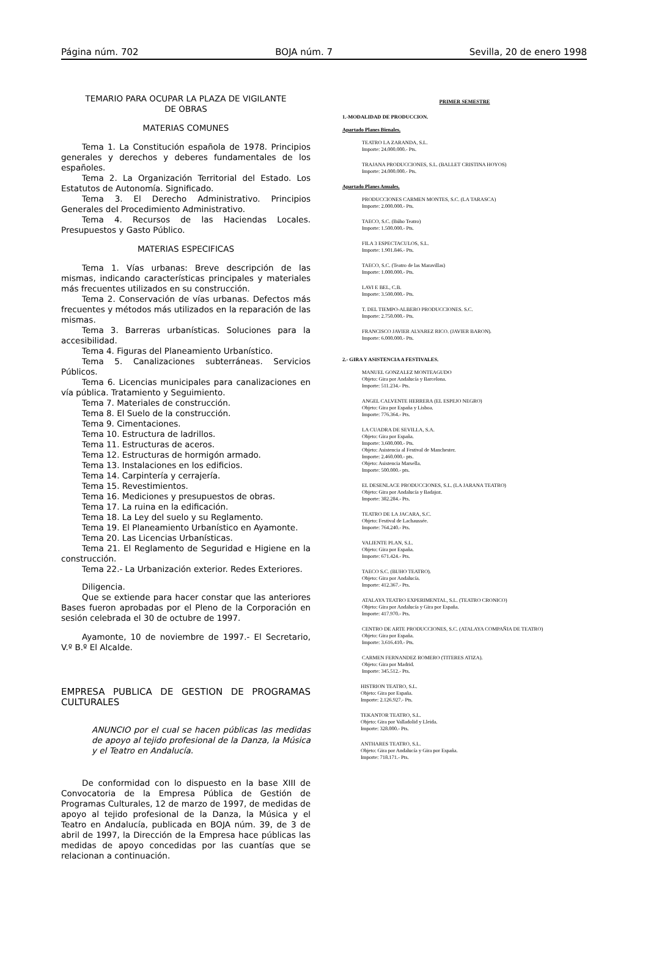Página núm. 702 BOJA núm. 7 Sevilla, 20 de enero 1998
TEMARIO PARA OCUPAR LA PLAZA DE VIGILANTE
DE OBRAS
MATERIAS COMUNES
Tema 1. La Constitución española de 1978. Principios generales y derechos y deberes fundamentales de los españoles.
Tema 2. La Organización Territorial del Estado. Los Estatutos de Autonomía. Significado.
Tema 3. El Derecho Administrativo. Principios Generales del Procedimiento Administrativo.
Tema 4. Recursos de las Haciendas Locales. Presupuestos y Gasto Público.
MATERIAS ESPECIFICAS
Tema 1. Vías urbanas: Breve descripción de las mismas, indicando características principales y materiales más frecuentes utilizados en su construcción.
Tema 2. Conservación de vías urbanas. Defectos más frecuentes y métodos más utilizados en la reparación de las mismas.
Tema 3. Barreras urbanísticas. Soluciones para la accesibilidad.
Tema 4. Figuras del Planeamiento Urbanístico.
Tema 5. Canalizaciones subterráneas. Servicios Públicos.
Tema 6. Licencias municipales para canalizaciones en vía pública. Tratamiento y Seguimiento.
Tema 7. Materiales de construcción.
Tema 8. El Suelo de la construcción.
Tema 9. Cimentaciones.
Tema 10. Estructura de ladrillos.
Tema 11. Estructuras de aceros.
Tema 12. Estructuras de hormigón armado.
Tema 13. Instalaciones en los edificios.
Tema 14. Carpintería y cerrajería.
Tema 15. Revestimientos.
Tema 16. Mediciones y presupuestos de obras.
Tema 17. La ruina en la edificación.
Tema 18. La Ley del suelo y su Reglamento.
Tema 19. El Planeamiento Urbanístico en Ayamonte.
Tema 20. Las Licencias Urbanísticas.
Tema 21. El Reglamento de Seguridad e Higiene en la construcción.
Tema 22.- La Urbanización exterior. Redes Exteriores.
Diligencia.
Que se extiende para hacer constar que las anteriores Bases fueron aprobadas por el Pleno de la Corporación en sesión celebrada el 30 de octubre de 1997.
Ayamonte, 10 de noviembre de 1997.- El Secretario, V.º B.º El Alcalde.
EMPRESA PUBLICA DE GESTION DE PROGRAMAS CULTURALES
ANUNCIO por el cual se hacen públicas las medidas de apoyo al tejido profesional de la Danza, la Música y el Teatro en Andalucía.
De conformidad con lo dispuesto en la base XIII de Convocatoria de la Empresa Pública de Gestión de Programas Culturales, 12 de marzo de 1997, de medidas de apoyo al tejido profesional de la Danza, la Música y el Teatro en Andalucía, publicada en BOJA núm. 39, de 3 de abril de 1997, la Dirección de la Empresa hace públicas las medidas de apoyo concedidas por las cuantías que se relacionan a continuación.
PRIMER SEMESTRE
1.-MODALIDAD DE PRODUCCION.
Apartado Planes Bienales.
TEATRO LA ZARANDA, S.L.
Importe: 24.000.000.- Pts.
TRAJANA PRODUCCIONES, S.L. (BALLET CRISTINA HOYOS)
Importe: 24.000.000.- Pts.
Apartado Planes Anuales.
PRODUCCIONES CARMEN MONTES, S.C. (LA TARASCA)
Importe: 2.000.000.- Pts.
TAECO, S.C. (Búho Teatro)
Importe: 1.500.000.- Pts.
FILA 3 ESPECTACULOS, S.L.
Importe: 1.901.846.- Pts.
TAECO, S.C. (Teatro de las Maravillas)
Importe: 1.000.000.- Pts.
LAVI E BEL, C.B.
Importe: 3.500.000.- Pts.
T. DEL TIEMPO-ALBERO PRODUCCIONES. S.C.
Importe: 2.750.000.- Pts.
FRANCISCO JAVIER ALVAREZ RICO. (JAVIER BARON).
Importe: 6.000.000.- Pts.
2.- GIRA Y ASISTENCIA A FESTIVALES.
MANUEL GONZALEZ MONTEAGUDO
Objeto: Gira por Andalucía y Barcelona.
Importe: 511.234.- Pts.
ANGEL CALVENTE HERRERA (EL ESPEJO NEGRO)
Objeto: Gira por España y Lisboa.
Importe: 776.364.- Pts.
LA CUADRA DE SEVILLA, S.A.
Objeto: Gira por España.
Importe: 3.600.000.- Pts.
Objeto: Asistencia al Festival de Manchester.
Importe: 2.460.000.- pts.
Objeto: Asistencia Marsella.
Importe: 500.000.- pts.
EL DESENLACE PRODUCCIONES, S.L. (LA JARANA TEATRO)
Objeto: Gira por Andalucía y Badajoz.
Importe: 382.284.- Pts.
TEATRO DE LA JACARA, S.C.
Objeto: Festival de Lachaussée.
Importe: 764.240.- Pts.
VALIENTE PLAN, S.L.
Objeto: Gira por España.
Importe: 671.424.- Pts.
TAECO S.C. (BUHO TEATRO).
Objeto: Gira por Andalucía.
Importe: 412.367.- Pts.
ATALAYA TEATRO EXPERIMENTAL, S.L. (TEATRO CRONICO)
Objeto: Gira por Andalucía y Gira por España.
Importe: 417.970.- Pts.
CENTRO DE ARTE PRODUCCIONES, S.C. (ATALAYA COMPAÑIA DE TEATRO)
Objeto: Gira por España.
Importe: 3.616.410.- Pts.
CARMEN FERNANDEZ ROMERO (TITERES ATIZA).
Objeto: Gira por Madrid.
Importe: 345.512.- Pts.
HISTRION TEATRO, S.L.
Objeto: Gira por España.
Importe: 2.126.927.- Pts.
TEKANTOR TEATRO, S.L.
Objeto: Gira por Valladolid y Lleida.
Importe: 328.000.- Pts.
ANTHARES TEATRO, S.L.
Objeto: Gira por Andalucía y Gira por España.
Importe: 718.171.- Pts.